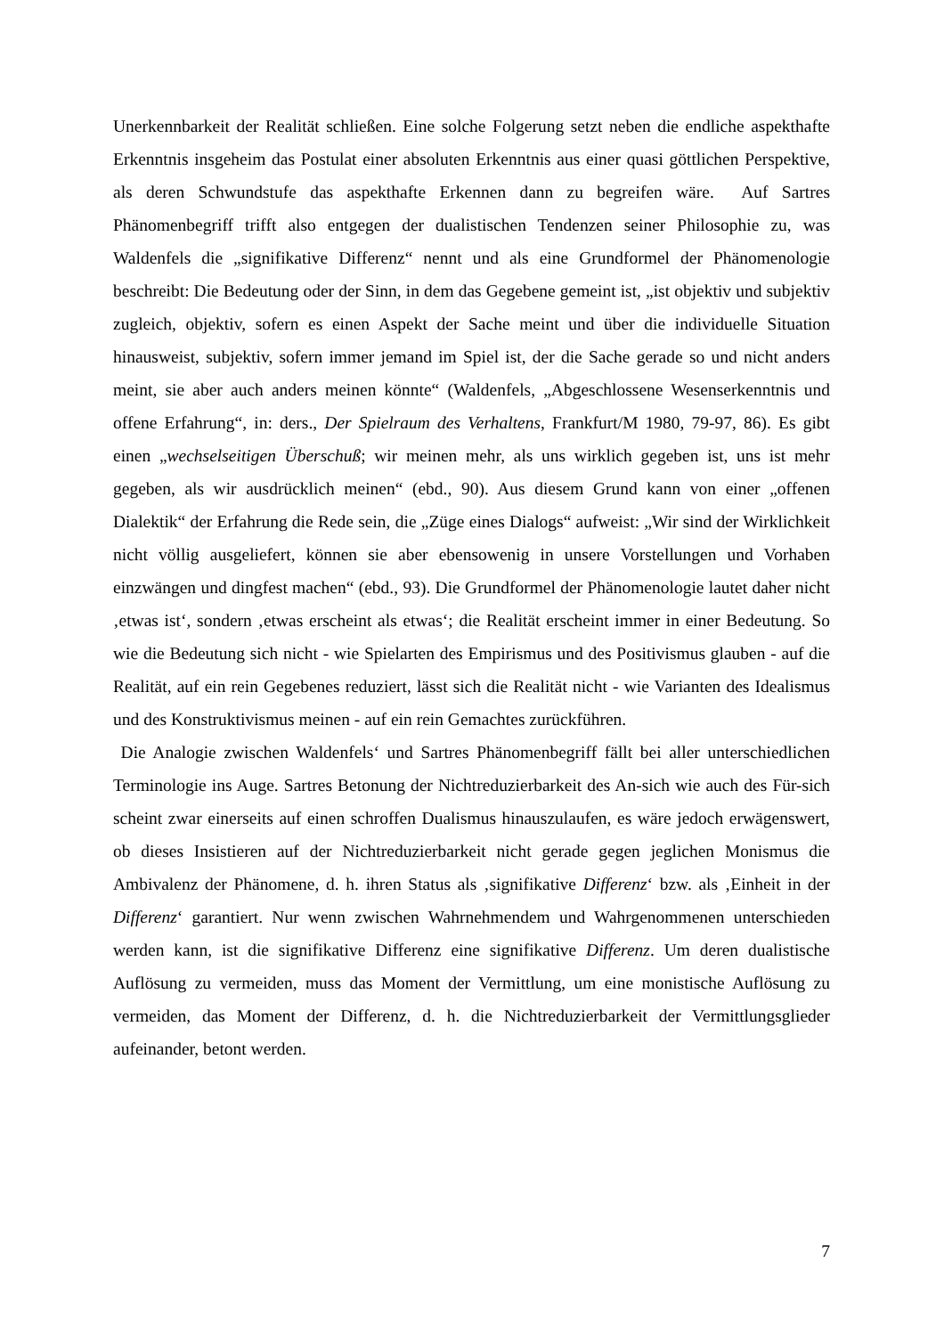Unerkennbarkeit der Realität schließen. Eine solche Folgerung setzt neben die endliche aspekthafte Erkenntnis insgeheim das Postulat einer absoluten Erkenntnis aus einer quasi göttlichen Perspektive, als deren Schwundstufe das aspekthafte Erkennen dann zu begreifen wäre. Auf Sartres Phänomenbegriff trifft also entgegen der dualistischen Tendenzen seiner Philosophie zu, was Waldenfels die „signifikative Differenz“ nennt und als eine Grundformel der Phänomenologie beschreibt: Die Bedeutung oder der Sinn, in dem das Gegebene gemeint ist, „ist objektiv und subjektiv zugleich, objektiv, sofern es einen Aspekt der Sache meint und über die individuelle Situation hinausweist, subjektiv, sofern immer jemand im Spiel ist, der die Sache gerade so und nicht anders meint, sie aber auch anders meinen könnte“ (Waldenfels, „Abgeschlossene Wesenserkenntnis und offene Erfahrung“, in: ders., Der Spielraum des Verhaltens, Frankfurt/M 1980, 79-97, 86). Es gibt einen „wechselseitigen Überschuß; wir meinen mehr, als uns wirklich gegeben ist, uns ist mehr gegeben, als wir ausdrücklich meinen“ (ebd., 90). Aus diesem Grund kann von einer „offenen Dialektik“ der Erfahrung die Rede sein, die „Züge eines Dialogs“ aufweist: „Wir sind der Wirklichkeit nicht völlig ausgeliefert, können sie aber ebensowenig in unsere Vorstellungen und Vorhaben einzwängen und dingfest machen“ (ebd., 93). Die Grundformel der Phänomenologie lautet daher nicht ‚etwas ist‘, sondern ‚etwas erscheint als etwas‘; die Realität erscheint immer in einer Bedeutung. So wie die Bedeutung sich nicht - wie Spielarten des Empirismus und des Positivismus glauben - auf die Realität, auf ein rein Gegebenes reduziert, lässt sich die Realität nicht - wie Varianten des Idealismus und des Konstruktivismus meinen - auf ein rein Gemachtes zurückführen.
Die Analogie zwischen Waldenfels‘ und Sartres Phänomenbegriff fällt bei aller unterschiedlichen Terminologie ins Auge. Sartres Betonung der Nichtreduzierbarkeit des An-sich wie auch des Für-sich scheint zwar einerseits auf einen schroffen Dualismus hinauszulaufen, es wäre jedoch erwägenswert, ob dieses Insistieren auf der Nichtreduzierbarkeit nicht gerade gegen jeglichen Monismus die Ambivalenz der Phänomene, d. h. ihren Status als ‚signifikative Differenz‘ bzw. als ‚Einheit in der Differenz‘ garantiert. Nur wenn zwischen Wahrnehmendem und Wahrgenommenen unterschieden werden kann, ist die signifikative Differenz eine signifikative Differenz. Um deren dualistische Auflösung zu vermeiden, muss das Moment der Vermittlung, um eine monistische Auflösung zu vermeiden, das Moment der Differenz, d. h. die Nichtreduzierbarkeit der Vermittlungsglieder aufeinander, betont werden.
7